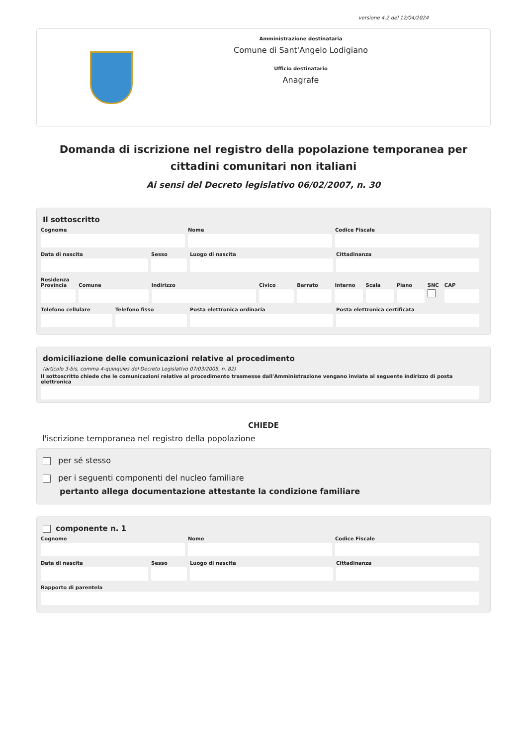versione 4.2 del 12/04/2024
Amministrazione destinataria
Comune di Sant'Angelo Lodigiano
Ufficio destinatario
Anagrafe
Domanda di iscrizione nel registro della popolazione temporanea per cittadini comunitari non italiani
Ai sensi del Decreto legislativo 06/02/2007, n. 30
Il sottoscritto
Cognome Nome Codice Fiscale
Data di nascita Sesso Luogo di nascita Cittadinanza
Residenza
Provincia Comune Indirizzo Civico Barrato Interno Scala Piano SNC CAP
Telefono cellulare Telefono fisso Posta elettronica ordinaria Posta elettronica certificata
domiciliazione delle comunicazioni relative al procedimento
(articolo 3-bis, comma 4-quinquies del Decreto Legislativo 07/03/2005, n. 82)
Il sottoscritto chiede che le comunicazioni relative al procedimento trasmesse dall'Amministrazione vengano inviate al seguente indirizzo di posta elettronica
CHIEDE
l'iscrizione temporanea nel registro della popolazione
per sé stesso
per i seguenti componenti del nucleo familiare
pertanto allega documentazione attestante la condizione familiare
componente n. 1
Cognome Nome Codice Fiscale
Data di nascita Sesso Luogo di nascita Cittadinanza
Rapporto di parentela